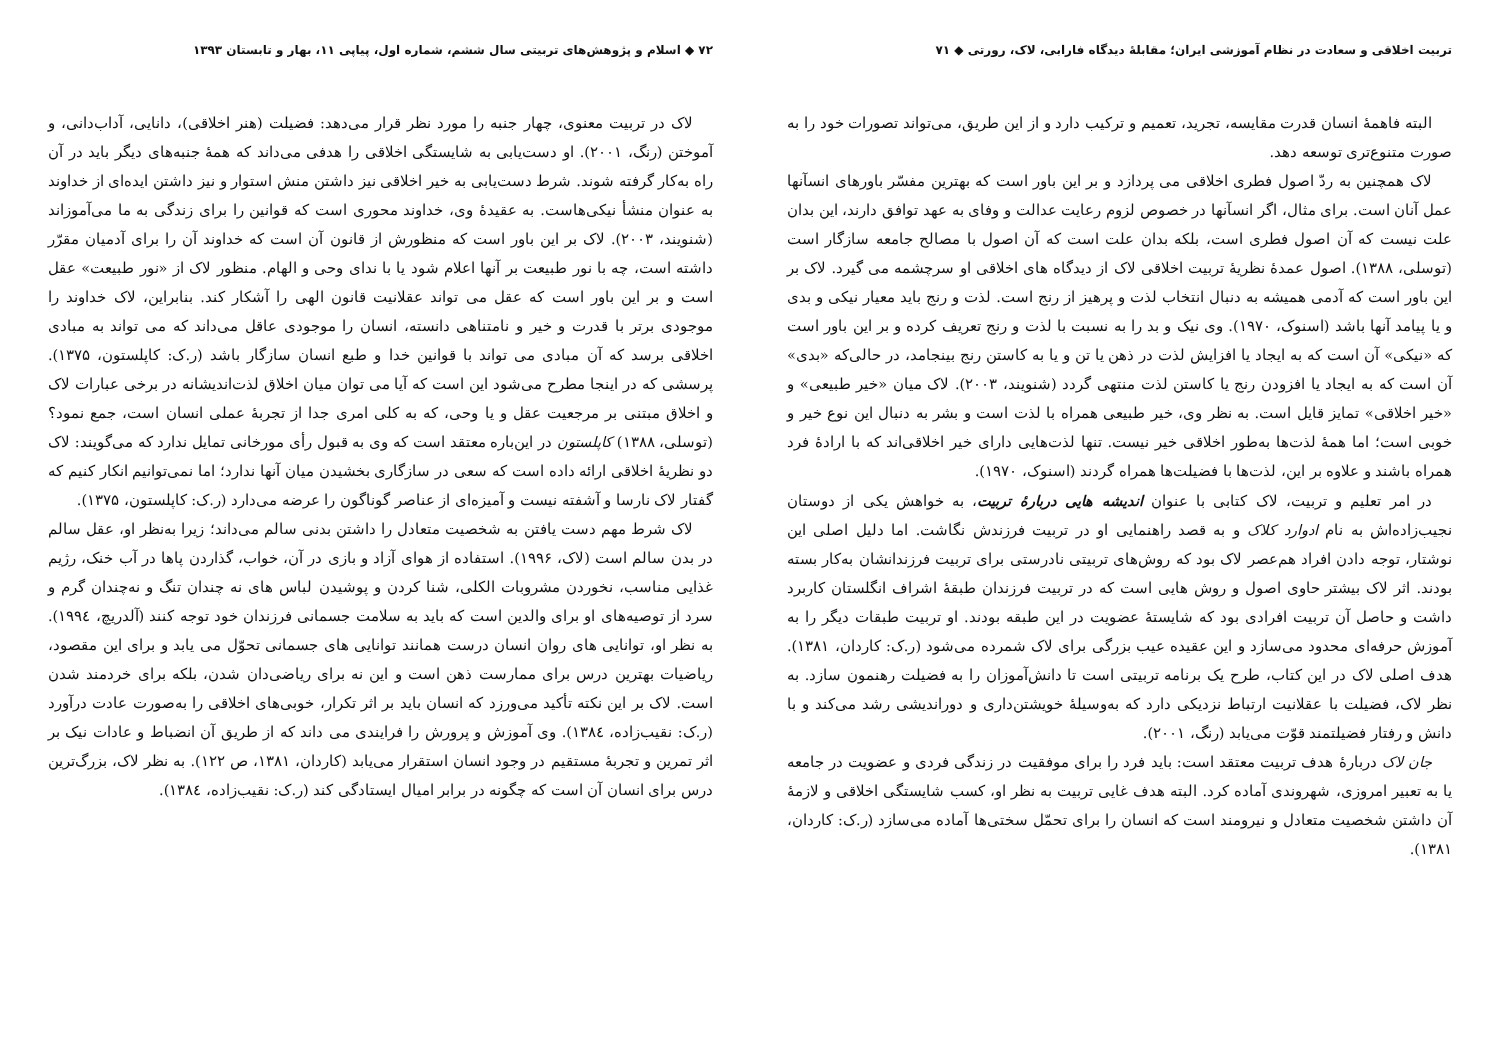تربیت اخلاقی و سعادت در نظام آموزشی ایران؛ مقابلهٔ دیدگاه فارابی، لاک، رورتی ◆ ۷۱
البته فاهمهٔ انسان قدرت مقایسه، تجرید، تعمیم و ترکیب دارد و از این طریق، می‌تواند تصورات خود را به صورت متنوع‌تری توسعه دهد.
لاک همچنین به ردّ اصول فطری اخلاقی می پردازد و بر این باور است که بهترین مفسّر باورهای انسآنها عمل آنان است. برای مثال، اگر انسآنها در خصوص لزوم رعایت عدالت و وفای به عهد توافق دارند، این بدان علت نیست که آن اصول فطری است، بلکه بدان علت است که آن اصول با مصالح جامعه سازگار است (توسلی، ۱۳۸۸). اصول عمدهٔ نظریهٔ تربیت اخلاقی لاک از دیدگاه های اخلاقی او سرچشمه می گیرد. لاک بر این باور است که آدمی همیشه به دنبال انتخاب لذت و پرهیز از رنج است. لذت و رنج باید معیار نیکی و بدی و یا پیامد آنها باشد (اسنوک، ۱۹۷۰). وی نیک و بد را به نسبت با لذت و رنج تعریف کرده و بر این باور است که «نیکی» آن است که به ایجاد یا افزایش لذت در ذهن یا تن و یا به کاستن رنج بینجامد، در حالی‌که «بدی» آن است که به ایجاد یا افزودن رنج یا کاستن لذت منتهی گردد (شنویند، ۲۰۰۳). لاک میان «خیر طبیعی» و «خیر اخلاقی» تمایز قایل است. به نظر وی، خیر طبیعی همراه با لذت است و بشر به دنبال این نوع خیر و خوبی است؛ اما همهٔ لذت‌ها به‌طور اخلاقی خیر نیست. تنها لذت‌هایی دارای خیر اخلاقی‌اند که با ارادهٔ فرد همراه باشند و علاوه بر این، لذت‌ها با فضیلت‌ها همراه گردند (اسنوک، ۱۹۷۰).
در امر تعلیم و تربیت، لاک کتابی با عنوان اندیشه هایی دربارهٔ تربیت، به خواهش یکی از دوستان نجیب‌زاده‌اش به نام ادوارد کلاک و به قصد راهنمایی او در تربیت فرزندش نگاشت. اما دلیل اصلی این نوشتار، توجه دادن افراد هم‌عصر لاک بود که روش‌های تربیتی نادرستی برای تربیت فرزندانشان به‌کار بسته بودند. اثر لاک بیشتر حاوی اصول و روش هایی است که در تربیت فرزندان طبقهٔ اشراف انگلستان کاربرد داشت و حاصل آن تربیت افرادی بود که شایستهٔ عضویت در این طبقه بودند. او تربیت طبقات دیگر را به آموزش حرفه‌ای محدود می‌سازد و این عقیده عیب بزرگی برای لاک شمرده می‌شود (ر.ک: کاردان، ۱۳۸۱). هدف اصلی لاک در این کتاب، طرح یک برنامه تربیتی است تا دانش‌آموزان را به فضیلت رهنمون سازد. به نظر لاک، فضیلت با عقلانیت ارتباط نزدیکی دارد که به‌وسیلهٔ خویشتن‌داری و دوراندیشی رشد می‌کند و با دانش و رفتار فضیلتمند قوّت می‌یابد (رنگ، ۲۰۰۱).
جان لاک دربارهٔ هدف تربیت معتقد است: باید فرد را برای موفقیت در زندگی فردی و عضویت در جامعه یا به تعبیر امروزی، شهروندی آماده کرد. البته هدف غایی تربیت به نظر او، کسب شایستگی اخلاقی و لازمهٔ آن داشتن شخصیت متعادل و نیرومند است که انسان را برای تحمّل سختی‌ها آماده می‌سازد (ر.ک: کاردان، ۱۳۸۱).
۷۲ ◆ اسلام و پژوهش‌های تربیتی سال ششم، شماره اول، پیاپی ۱۱، بهار و تابستان ۱۳۹۳
لاک در تربیت معنوی، چهار جنبه را مورد نظر قرار می‌دهد: فضیلت (هنر اخلاقی)، دانایی، آداب‌دانی، و آموختن (رنگ، ۲۰۰۱). او دست‌یابی به شایستگی اخلاقی را هدفی می‌داند که همهٔ جنبه‌های دیگر باید در آن راه به‌کار گرفته شوند. شرط دست‌یابی به خیر اخلاقی نیز داشتن منش استوار و نیز داشتن ایده‌ای از خداوند به عنوان منشأ نیکی‌هاست. به عقیدهٔ وی، خداوند محوری است که قوانین را برای زندگی به ما می‌آموزاند (شنویند، ۲۰۰۳). لاک بر این باور است که منظورش از قانون آن است که خداوند آن را برای آدمیان مقرّر داشته است، چه با نور طبیعت بر آنها اعلام شود یا با ندای وحی و الهام. منظور لاک از «نور طبیعت» عقل است و بر این باور است که عقل می تواند عقلانیت قانون الهی را آشکار کند. بنابراین، لاک خداوند را موجودی برتر با قدرت و خیر و نامتناهی دانسته، انسان را موجودی عاقل می‌داند که می تواند به مبادی اخلاقی برسد که آن مبادی می تواند با قوانین خدا و طبع انسان سازگار باشد (ر.ک: کاپلستون، ۱۳۷۵). پرسشی که در اینجا مطرح می‌شود این است که آیا می توان میان اخلاق لذت‌اندیشانه در برخی عبارات لاک و اخلاق مبتنی بر مرجعیت عقل و یا وحی، که به کلی امری جدا از تجربهٔ عملی انسان است، جمع نمود؟ (توسلی، ۱۳۸۸) کاپلستون در این‌باره معتقد است که وی به قبول رأی مورخانی تمایل ندارد که می‌گویند: لاک دو نظریهٔ اخلاقی ارائه داده است که سعی در سازگاری بخشیدن میان آنها ندارد؛ اما نمی‌توانیم انکار کنیم که گفتار لاک نارسا و آشفته نیست و آمیزه‌ای از عناصر گوناگون را عرضه می‌دارد (ر.ک: کاپلستون، ۱۳۷۵).
لاک شرط مهم دست یافتن به شخصیت متعادل را داشتن بدنی سالم می‌داند؛ زیرا به‌نظر او، عقل سالم در بدن سالم است (لاک، ۱۹۹۶). استفاده از هوای آزاد و بازی در آن، خواب، گذاردن پاها در آب خنک، رژیم غذایی مناسب، نخوردن مشروبات الکلی، شنا کردن و پوشیدن لباس های نه چندان تنگ و نه‌چندان گرم و سرد از توصیه‌های او برای والدین است که باید به سلامت جسمانی فرزندان خود توجه کنند (آلدریچ، ۱۹۹٤). به نظر او، توانایی های روان انسان درست همانند توانایی های جسمانی تحوّل می یابد و برای این مقصود، ریاضیات بهترین درس برای ممارست ذهن است و این نه برای ریاضی‌دان شدن، بلکه برای خردمند شدن است. لاک بر این نکته تأکید می‌ورزد که انسان باید بر اثر تکرار، خوبی‌های اخلاقی را به‌صورت عادت درآورد (ر.ک: نقیب‌زاده، ۱۳۸٤). وی آموزش و پرورش را فرایندی می داند که از طریق آن انضباط و عادات نیک بر اثر تمرین و تجربهٔ مستقیم در وجود انسان استقرار می‌یابد (کاردان، ۱۳۸۱، ص ۱۲۲). به نظر لاک، بزرگ‌ترین درس برای انسان آن است که چگونه در برابر امیال ایستادگی کند (ر.ک: نقیب‌زاده، ۱۳۸٤).